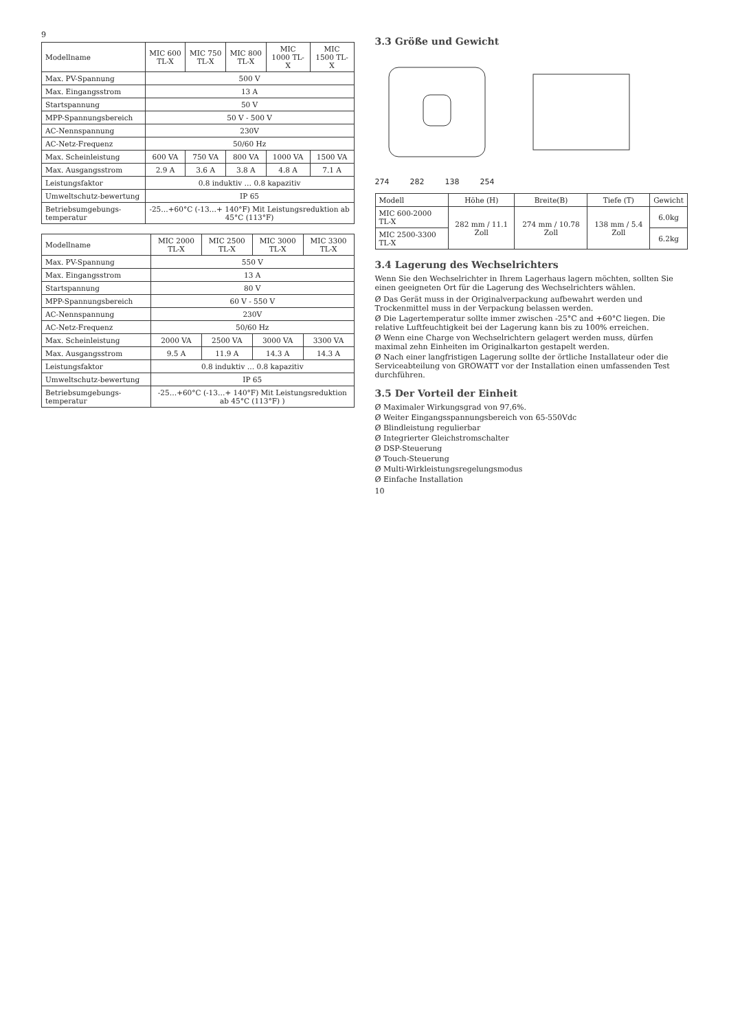9
| Modellname | MIC 600 TL-X | MIC 750 TL-X | MIC 800 TL-X | MIC 1000 TL-X | MIC 1500 TL-X |
| --- | --- | --- | --- | --- | --- |
| Max. PV-Spannung | 500 V | | | | |
| Max. Eingangsstrom | 13 A | | | | |
| Startspannung | 50 V | | | | |
| MPP-Spannungsbereich | 50 V - 500 V | | | | |
| AC-Nennspannung | 230V | | | | |
| AC-Netz-Frequenz | 50/60 Hz | | | | |
| Max. Scheinleistung | 600 VA | 750 VA | 800 VA | 1000 VA | 1500 VA |
| Max. Ausgangsstrom | 2.9 A | 3.6 A | 3.8 A | 4.8 A | 7.1 A |
| Leistungsfaktor | 0.8 induktiv … 0.8 kapazitiv | | | | |
| Umweltschutz-bewertung | IP 65 | | | | |
| Betriebsumgebungs-temperatur | -25…+60°C (-13…+ 140°F) Mit Leistungsreduktion ab 45°C (113°F) | | | | |
| Modellname | MIC 2000 TL-X | MIC 2500 TL-X | MIC 3000 TL-X | MIC 3300 TL-X |
| --- | --- | --- | --- | --- |
| Max. PV-Spannung | 550 V | | | |
| Max. Eingangsstrom | 13 A | | | |
| Startspannung | 80 V | | | |
| MPP-Spannungsbereich | 60 V - 550 V | | | |
| AC-Nennspannung | 230V | | | |
| AC-Netz-Frequenz | 50/60 Hz | | | |
| Max. Scheinleistung | 2000 VA | 2500 VA | 3000 VA | 3300 VA |
| Max. Ausgangsstrom | 9.5 A | 11.9 A | 14.3 A | 14.3 A |
| Leistungsfaktor | 0.8 induktiv … 0.8 kapazitiv | | | |
| Umweltschutz-bewertung | IP 65 | | | |
| Betriebsumgebungs-temperatur | -25…+60°C (-13…+ 140°F) Mit Leistungsreduktion ab 45°C (113°F) ) | | | |
3.3 Größe und Gewicht
274 282 138 254
| Modell | Höhe (H) | Breite(B) | Tiefe (T) | Gewicht |
| --- | --- | --- | --- | --- |
| MIC 600-2000 TL-X | 282 mm / 11.1 Zoll | 274 mm / 10.78 Zoll | 138 mm / 5.4 Zoll | 6.0kg |
| MIC 2500-3300 TL-X | | | | 6.2kg |
3.4 Lagerung des Wechselrichters
Wenn Sie den Wechselrichter in Ihrem Lagerhaus lagern möchten, sollten Sie einen geeigneten Ort für die Lagerung des Wechselrichters wählen.
Ø Das Gerät muss in der Originalverpackung aufbewahrt werden und Trockenmittel muss in der Verpackung belassen werden.
Ø Die Lagertemperatur sollte immer zwischen -25°C and +60°C liegen. Die relative Luftfeuchtigkeit bei der Lagerung kann bis zu 100% erreichen.
Ø Wenn eine Charge von Wechselrichtern gelagert werden muss, dürfen maximal zehn Einheiten im Originalkarton gestapelt werden.
Ø Nach einer langfristigen Lagerung sollte der örtliche Installateur oder die Serviceabteilung von GROWATT vor der Installation einen umfassenden Test durchführen.
3.5 Der Vorteil der Einheit
Ø Maximaler Wirkungsgrad von 97,6%.
Ø Weiter Eingangsspannungsbereich von 65-550Vdc
Ø Blindleistung regulierbar
Ø Integrierter Gleichstromschalter
Ø DSP-Steuerung
Ø Touch-Steuerung
Ø Multi-Wirkleistungsregelungsmodus
Ø Einfache Installation
10